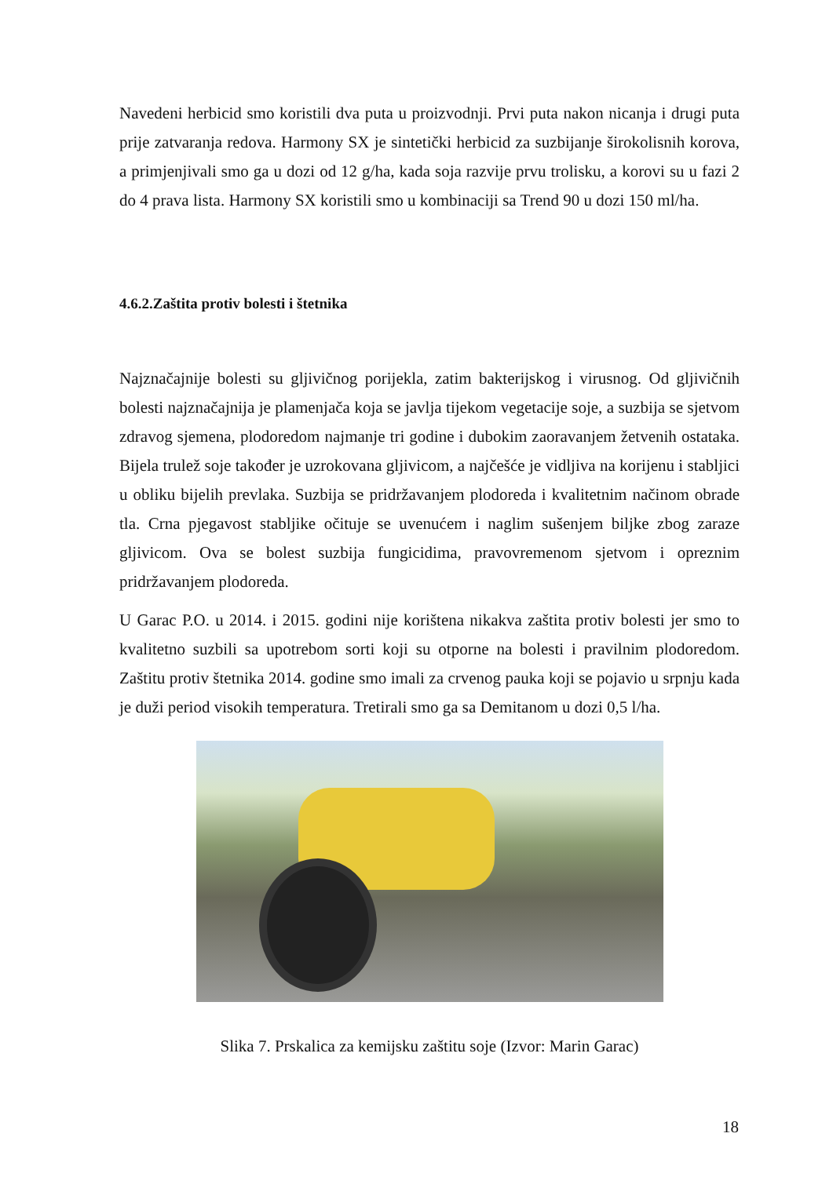Navedeni herbicid smo koristili dva puta u proizvodnji. Prvi puta nakon nicanja i drugi puta prije zatvaranja redova. Harmony SX je sintetički herbicid za suzbijanje širokolisnih korova, a primjenjivali smo ga u dozi od 12 g/ha, kada soja razvije prvu trolisku, a korovi su u fazi 2 do 4 prava lista. Harmony SX koristili smo u kombinaciji sa Trend 90 u dozi 150 ml/ha.
4.6.2.Zaštita protiv bolesti i štetnika
Najznačajnije bolesti su gljivičnog porijekla, zatim bakterijskog i virusnog. Od gljivičnih bolesti najznačajnija je plamenjača koja se javlja tijekom vegetacije soje, a suzbija se sjetvom zdravog sjemena, plodoredom najmanje tri godine i dubokim zaoravanjem žetvenih ostataka. Bijela trulež soje također je uzrokovana gljivicom, a najčešće je vidljiva na korijenu i stabljici u obliku bijelih prevlaka. Suzbija se pridržavanjem plodoreda i kvalitetnim načinom obrade tla. Crna pjegavost stabljike očituje se uvenućem i naglim sušenjem biljke zbog zaraze gljivicom. Ova se bolest suzbija fungicidima, pravovremenom sjetvom i opreznim pridržavanjem plodoreda.
U Garac P.O. u 2014. i 2015. godini nije korištena nikakva zaštita protiv bolesti jer smo to kvalitetno suzbili sa upotrebom sorti koji su otporne na bolesti i pravilnim plodoredom. Zaštitu protiv štetnika 2014. godine smo imali za crvenog pauka koji se pojavio u srpnju kada je duži period visokih temperatura. Tretirali smo ga sa Demitanom u dozi 0,5 l/ha.
Slika 7. Prskalica za kemijsku zaštitu soje (Izvor: Marin Garac)
18